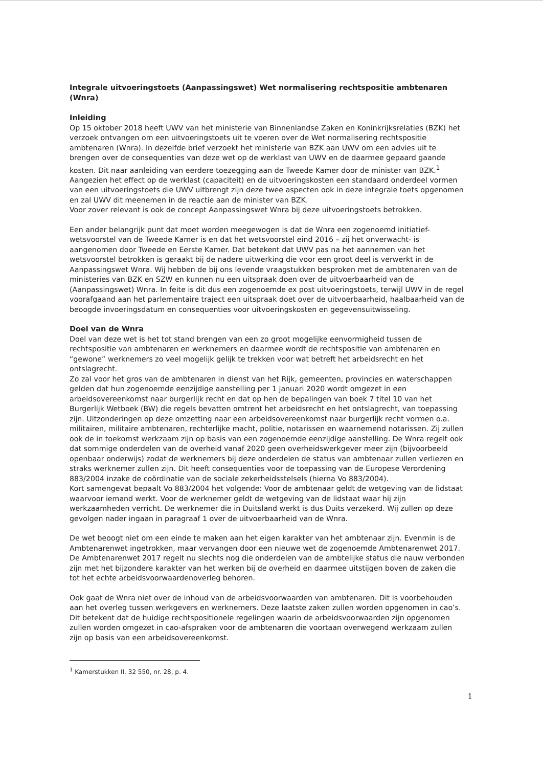Integrale uitvoeringstoets (Aanpassingswet) Wet normalisering rechtspositie ambtenaren (Wnra)
Inleiding
Op 15 oktober 2018 heeft UWV van het ministerie van Binnenlandse Zaken en Koninkrijksrelaties (BZK) het verzoek ontvangen om een uitvoeringstoets uit te voeren over de Wet normalisering rechtspositie ambtenaren (Wnra). In dezelfde brief verzoekt het ministerie van BZK aan UWV om een advies uit te brengen over de consequenties van deze wet op de werklast van UWV en de daarmee gepaard gaande kosten. Dit naar aanleiding van eerdere toezegging aan de Tweede Kamer door de minister van BZK.<sup>1</sup>
Aangezien het effect op de werklast (capaciteit) en de uitvoeringskosten een standaard onderdeel vormen van een uitvoeringstoets die UWV uitbrengt zijn deze twee aspecten ook in deze integrale toets opgenomen en zal UWV dit meenemen in de reactie aan de minister van BZK.
Voor zover relevant is ook de concept Aanpassingswet Wnra bij deze uitvoeringstoets betrokken.
Een ander belangrijk punt dat moet worden meegewogen is dat de Wnra een zogenoemd initiatief-wetsvoorstel van de Tweede Kamer is en dat het wetsvoorstel eind 2016 – zij het onverwacht- is aangenomen door Tweede en Eerste Kamer. Dat betekent dat UWV pas na het aannemen van het wetsvoorstel betrokken is geraakt bij de nadere uitwerking die voor een groot deel is verwerkt in de Aanpassingswet Wnra. Wij hebben de bij ons levende vraagstukken besproken met de ambtenaren van de ministeries van BZK en SZW en kunnen nu een uitspraak doen over de uitvoerbaarheid van de (Aanpassingswet) Wnra. In feite is dit dus een zogenoemde ex post uitvoeringstoets, terwijl UWV in de regel voorafgaand aan het parlementaire traject een uitspraak doet over de uitvoerbaarheid, haalbaarheid van de beoogde invoeringsdatum en consequenties voor uitvoeringskosten en gegevensuitwisseling.
Doel van de Wnra
Doel van deze wet is het tot stand brengen van een zo groot mogelijke eenvormigheid tussen de rechtspositie van ambtenaren en werknemers en daarmee wordt de rechtspositie van ambtenaren en “gewone” werknemers zo veel mogelijk gelijk te trekken voor wat betreft het arbeidsrecht en het ontslagrecht.
Zo zal voor het gros van de ambtenaren in dienst van het Rijk, gemeenten, provincies en waterschappen gelden dat hun zogenoemde eenzijdige aanstelling per 1 januari 2020 wordt omgezet in een arbeidsovereenkomst naar burgerlijk recht en dat op hen de bepalingen van boek 7 titel 10 van het Burgerlijk Wetboek (BW) die regels bevatten omtrent het arbeidsrecht en het ontslagrecht, van toepassing zijn. Uitzonderingen op deze omzetting naar een arbeidsovereenkomst naar burgerlijk recht vormen o.a. militairen, militaire ambtenaren, rechterlijke macht, politie, notarissen en waarnemend notarissen. Zij zullen ook de in toekomst werkzaam zijn op basis van een zogenoemde eenzijdige aanstelling. De Wnra regelt ook dat sommige onderdelen van de overheid vanaf 2020 geen overheidswerkgever meer zijn (bijvoorbeeld openbaar onderwijs) zodat de werknemers bij deze onderdelen de status van ambtenaar zullen verliezen en straks werknemer zullen zijn. Dit heeft consequenties voor de toepassing van de Europese Verordening 883/2004 inzake de coördinatie van de sociale zekerheidsstelsels (hierna Vo 883/2004).
Kort samengevat bepaalt Vo 883/2004 het volgende: Voor de ambtenaar geldt de wetgeving van de lidstaat waarvoor iemand werkt. Voor de werknemer geldt de wetgeving van de lidstaat waar hij zijn werkzaamheden verricht. De werknemer die in Duitsland werkt is dus Duits verzekerd. Wij zullen op deze gevolgen nader ingaan in paragraaf 1 over de uitvoerbaarheid van de Wnra.
De wet beoogt niet om een einde te maken aan het eigen karakter van het ambtenaar zijn. Evenmin is de Ambtenarenwet ingetrokken, maar vervangen door een nieuwe wet de zogenoemde Ambtenarenwet 2017. De Ambtenarenwet 2017 regelt nu slechts nog die onderdelen van de ambtelijke status die nauw verbonden zijn met het bijzondere karakter van het werken bij de overheid en daarmee uitstijgen boven de zaken die tot het echte arbeidsvoorwaardenoverleg behoren.
Ook gaat de Wnra niet over de inhoud van de arbeidsvoorwaarden van ambtenaren. Dit is voorbehouden aan het overleg tussen werkgevers en werknemers. Deze laatste zaken zullen worden opgenomen in cao’s. Dit betekent dat de huidige rechtspositionele regelingen waarin de arbeidsvoorwaarden zijn opgenomen zullen worden omgezet in cao-afspraken voor de ambtenaren die voortaan overwegend werkzaam zullen zijn op basis van een arbeidsovereenkomst.
<sup>1</sup> Kamerstukken II, 32 550, nr. 28, p. 4.
1